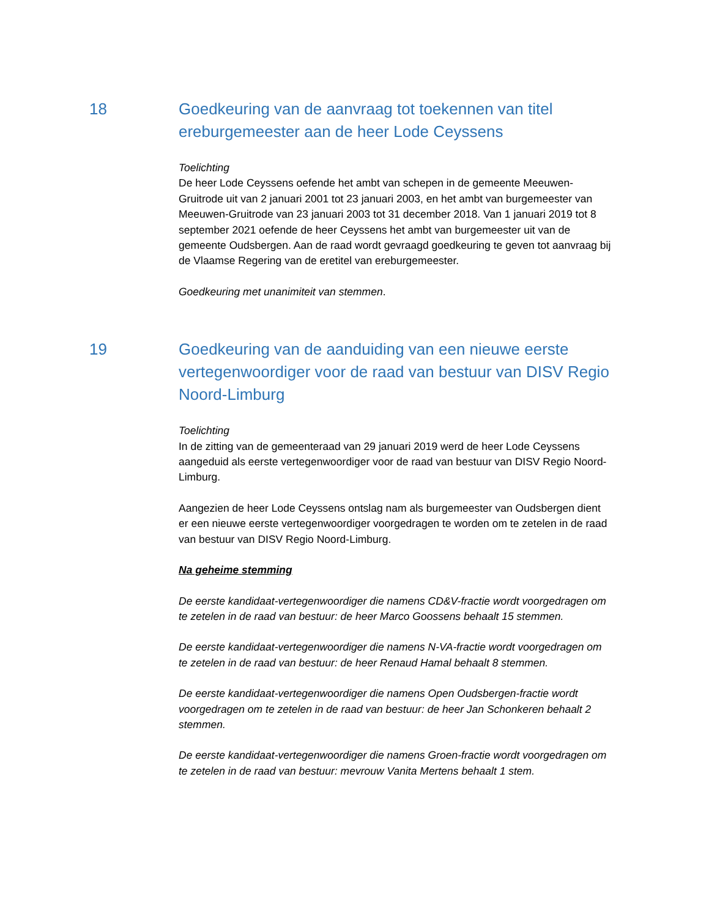18 Goedkeuring van de aanvraag tot toekennen van titel ereburgemeester aan de heer Lode Ceyssens
Toelichting
De heer Lode Ceyssens oefende het ambt van schepen in de gemeente Meeuwen-Gruitrode uit van 2 januari 2001 tot 23 januari 2003, en het ambt van burgemeester van Meeuwen-Gruitrode van 23 januari 2003 tot 31 december 2018. Van 1 januari 2019 tot 8 september 2021 oefende de heer Ceyssens het ambt van burgemeester uit van de gemeente Oudsbergen. Aan de raad wordt gevraagd goedkeuring te geven tot aanvraag bij de Vlaamse Regering van de eretitel van ereburgemeester.
Goedkeuring met unanimiteit van stemmen.
19 Goedkeuring van de aanduiding van een nieuwe eerste vertegenwoordiger voor de raad van bestuur van DISV Regio Noord-Limburg
Toelichting
In de zitting van de gemeenteraad van 29 januari 2019 werd de heer Lode Ceyssens aangeduid als eerste vertegenwoordiger voor de raad van bestuur van DISV Regio Noord-Limburg.
Aangezien de heer Lode Ceyssens ontslag nam als burgemeester van Oudsbergen dient er een nieuwe eerste vertegenwoordiger voorgedragen te worden om te zetelen in de raad van bestuur van DISV Regio Noord-Limburg.
Na geheime stemming
De eerste kandidaat-vertegenwoordiger die namens CD&V-fractie wordt voorgedragen om te zetelen in de raad van bestuur: de heer Marco Goossens behaalt 15 stemmen.
De eerste kandidaat-vertegenwoordiger die namens N-VA-fractie wordt voorgedragen om te zetelen in de raad van bestuur: de heer Renaud Hamal behaalt 8 stemmen.
De eerste kandidaat-vertegenwoordiger die namens Open Oudsbergen-fractie wordt voorgedragen om te zetelen in de raad van bestuur: de heer Jan Schonkeren behaalt 2 stemmen.
De eerste kandidaat-vertegenwoordiger die namens Groen-fractie wordt voorgedragen om te zetelen in de raad van bestuur: mevrouw Vanita Mertens behaalt 1 stem.